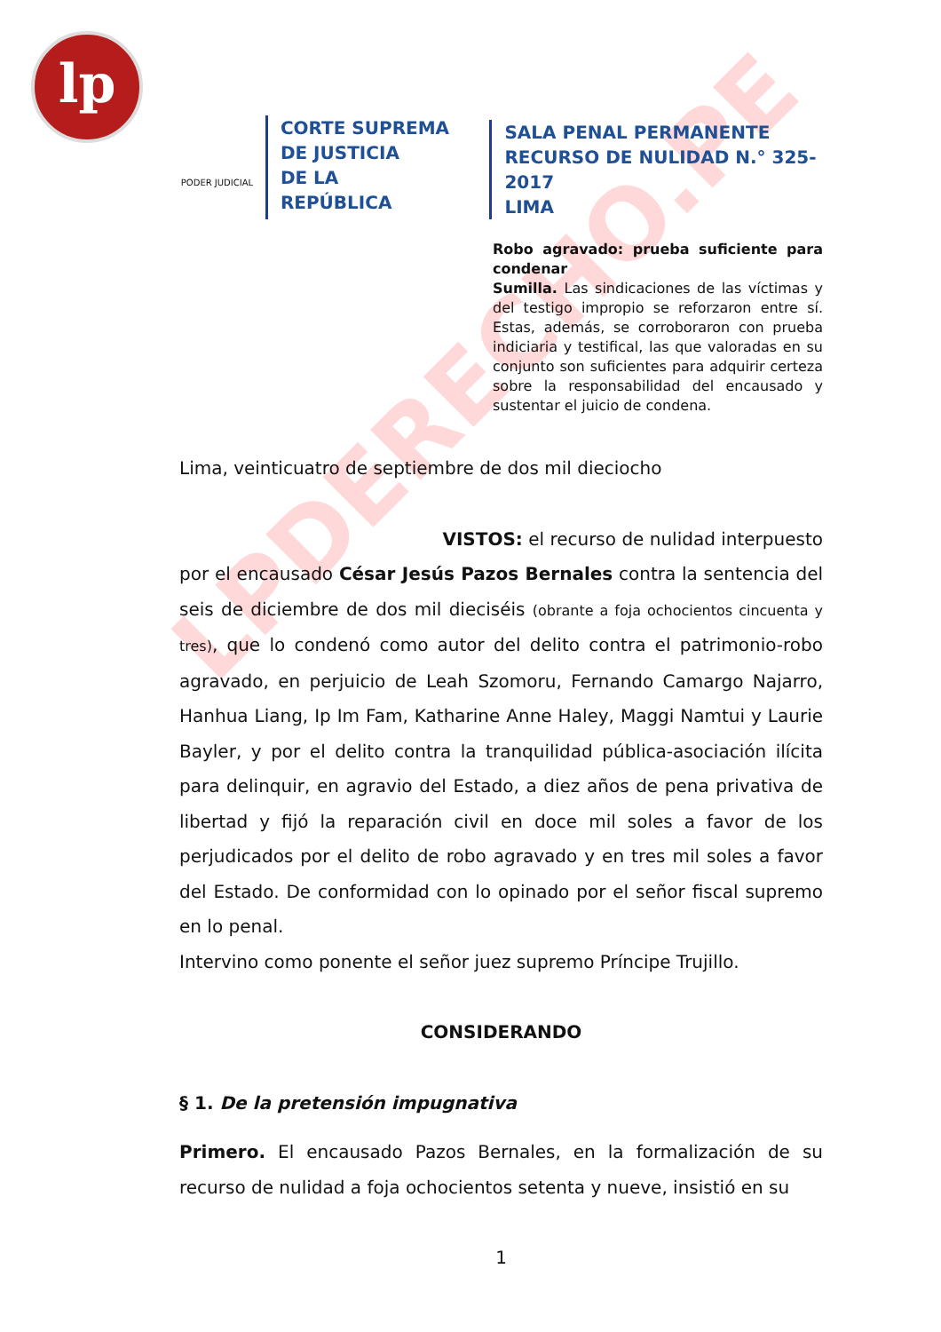lp
LPDERECHO.PE
PODER JUDICIAL
CORTE SUPREMA
DE JUSTICIA
DE LA REPÚBLICA
SALA PENAL PERMANENTE
RECURSO DE NULIDAD N.° 325-2017
LIMA
Robo agravado: prueba suficiente para condenar
Sumilla. Las sindicaciones de las víctimas y del testigo impropio se reforzaron entre sí. Estas, además, se corroboraron con prueba indiciaria y testifical, las que valoradas en su conjunto son suficientes para adquirir certeza sobre la responsabilidad del encausado y sustentar el juicio de condena.
Lima, veinticuatro de septiembre de dos mil dieciocho
VISTOS: el recurso de nulidad interpuesto
por el encausado César Jesús Pazos Bernales contra la sentencia del seis de diciembre de dos mil dieciséis (obrante a foja ochocientos cincuenta y tres), que lo condenó como autor del delito contra el patrimonio-robo agravado, en perjuicio de Leah Szomoru, Fernando Camargo Najarro, Hanhua Liang, Ip Im Fam, Katharine Anne Haley, Maggi Namtui y Laurie Bayler, y por el delito contra la tranquilidad pública-asociación ilícita para delinquir, en agravio del Estado, a diez años de pena privativa de libertad y fijó la reparación civil en doce mil soles a favor de los perjudicados por el delito de robo agravado y en tres mil soles a favor del Estado. De conformidad con lo opinado por el señor fiscal supremo en lo penal.
Intervino como ponente el señor juez supremo Príncipe Trujillo.
CONSIDERANDO
§ 1. De la pretensión impugnativa
Primero. El encausado Pazos Bernales, en la formalización de su recurso de nulidad a foja ochocientos setenta y nueve, insistió en su
1